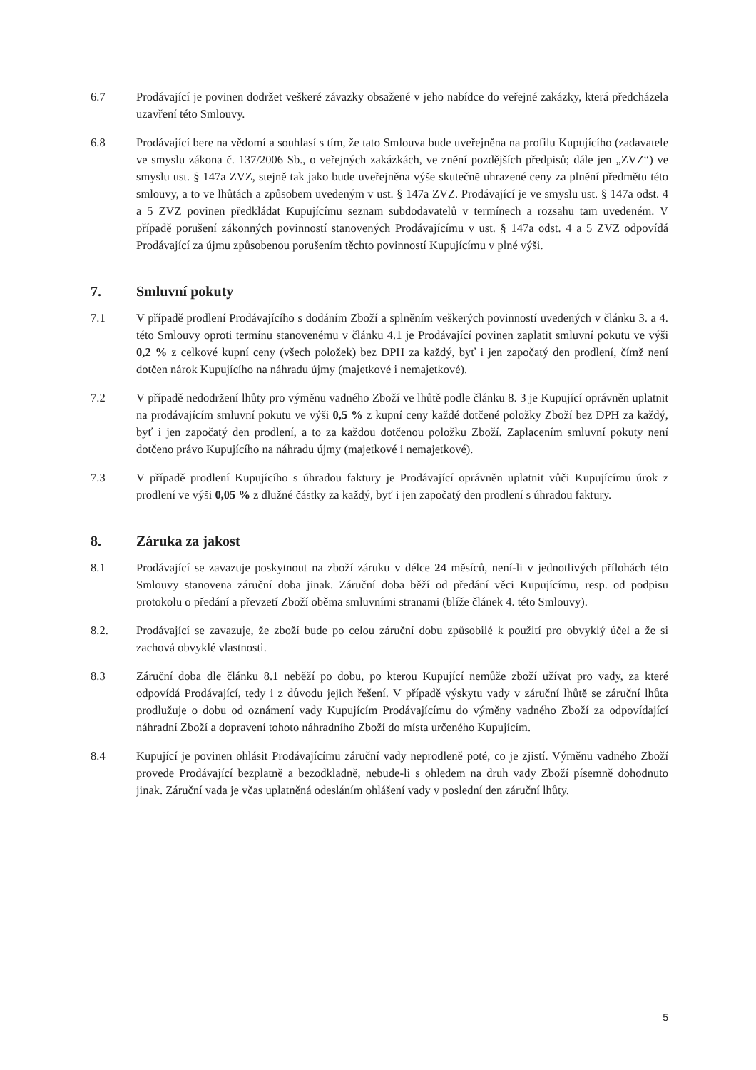6.7 Prodávající je povinen dodržet veškeré závazky obsažené v jeho nabídce do veřejné zakázky, která předcházela uzavření této Smlouvy.
6.8 Prodávající bere na vědomí a souhlasí s tím, že tato Smlouva bude uveřejněna na profilu Kupujícího (zadavatele ve smyslu zákona č. 137/2006 Sb., o veřejných zakázkách, ve znění pozdějších předpisů; dále jen „ZVZ“) ve smyslu ust. § 147a ZVZ, stejně tak jako bude uveřejněna výše skutečně uhrazené ceny za plnění předmětu této smlouvy, a to ve lhůtách a způsobem uvedeným v ust. § 147a ZVZ. Prodávající je ve smyslu ust. § 147a odst. 4 a 5 ZVZ povinen předkládat Kupujícímu seznam subdodavatelů v termínech a rozsahu tam uvedeném. V případě porušení zákonných povinností stanovených Prodávajícímu v ust. § 147a odst. 4 a 5 ZVZ odpovídá Prodávající za újmu způsobenou porušením těchto povinností Kupujícímu v plné výši.
7. Smluvní pokuty
7.1 V případě prodlení Prodávajícího s dodáním Zboží a splněním veškerých povinností uvedených v článku 3. a 4. této Smlouvy oproti termínu stanovenému v článku 4.1 je Prodávající povinen zaplatit smluvní pokutu ve výši 0,2 % z celkové kupní ceny (všech položek) bez DPH za každý, byť i jen započatý den prodlení, čímž není dotčen nárok Kupujícího na náhradu újmy (majetkové i nemajetkové).
7.2 V případě nedodržení lhůty pro výměnu vadného Zboží ve lhůtě podle článku 8. 3 je Kupující oprávněn uplatnit na prodávajícím smluvní pokutu ve výši 0,5 % z kupní ceny každé dotčené položky Zboží bez DPH za každý, byť i jen započatý den prodlení, a to za každou dotčenou položku Zboží. Zaplacením smluvní pokuty není dotčeno právo Kupujícího na náhradu újmy (majetkové i nemajetkové).
7.3 V případě prodlení Kupujícího s úhradou faktury je Prodávající oprávněn uplatnit vůči Kupujícímu úrok z prodlení ve výši 0,05 % z dlužné částky za každý, byť i jen započatý den prodlení s úhradou faktury.
8. Záruka za jakost
8.1 Prodávající se zavazuje poskytnout na zboží záruku v délce 24 měsíců, není-li v jednotlivých přílohách této Smlouvy stanovena záruční doba jinak. Záruční doba běží od předání věci Kupujícímu, resp. od podpisu protokolu o předání a převzetí Zboží oběma smluvními stranami (blíže článek 4. této Smlouvy).
8.2. Prodávající se zavazuje, že zboží bude po celou záruční dobu způsobilé k použití pro obvyklý účel a že si zachová obvyklé vlastnosti.
8.3 Záruční doba dle článku 8.1 neběží po dobu, po kterou Kupující nemůže zboží užívat pro vady, za které odpovídá Prodávající, tedy i z důvodu jejich řešení. V případě výskytu vady v záruční lhůtě se záruční lhůta prodlužuje o dobu od oznámení vady Kupujícím Prodávajícímu do výměny vadného Zboží za odpovídající náhradní Zboží a dopravení tohoto náhradního Zboží do místa určeného Kupujícím.
8.4 Kupující je povinen ohlásit Prodávajícímu záruční vady neprodleně poté, co je zjistí. Výměnu vadného Zboží provede Prodávající bezplatně a bezodkladně, nebude-li s ohledem na druh vady Zboží písemně dohodnuto jinak. Záruční vada je včas uplatněná odesláním ohlášení vady v poslední den záruční lhůty.
5